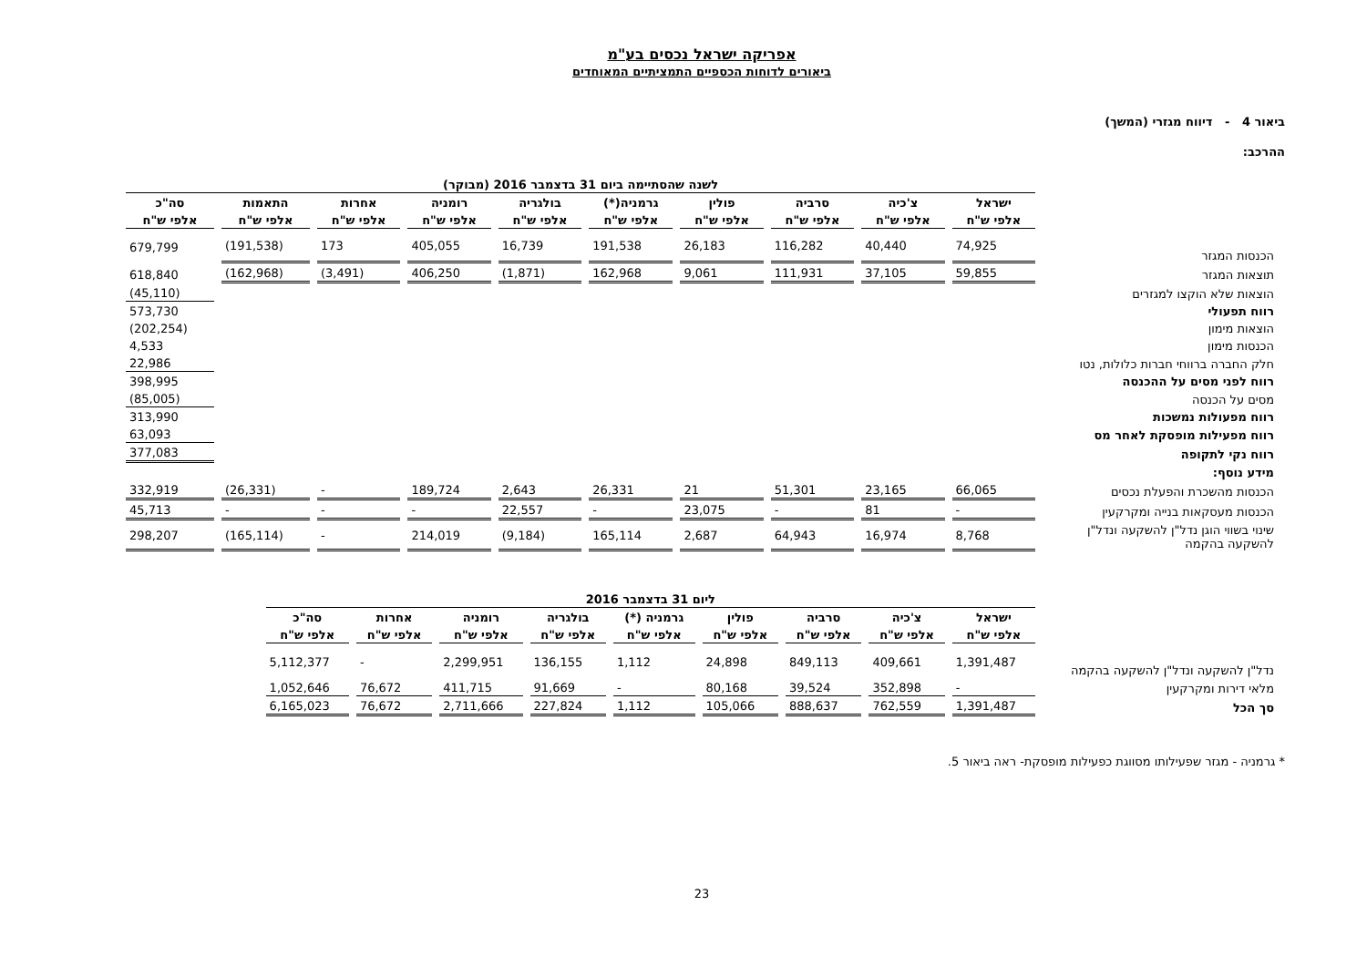אפריקה ישראל נכסים בע"מ
ביאורים לדוחות הכספיים התמציתיים המאוחדים
ביאור 4 - דיווח מגזרי (המשך)
ההרכב:
| | לשנה שהסתיימה ביום 31 בדצמבר 2016 (מבוקר) | | | | | | | | | |
| | ישראל | צ'כיה | סרביה | פולין | גרמניה(*) | בולגריה | רומניה | אחרות | התאמות | סה"כ |
| | אלפי ש"ח | אלפי ש"ח | אלפי ש"ח | אלפי ש"ח | אלפי ש"ח | אלפי ש"ח | אלפי ש"ח | אלפי ש"ח | אלפי ש"ח | אלפי ש"ח |
| הכנסות המגזר | 74,925 | 40,440 | 116,282 | 26,183 | 191,538 | 16,739 | 405,055 | 173 | (191,538) | 679,799 |
| תוצאות המגזר | 59,855 | 37,105 | 111,931 | 9,061 | 162,968 | (1,871) | 406,250 | (3,491) | (162,968) | 618,840 |
| הוצאות שלא הוקצו למגזרים | | | | | | | | | | (45,110) |
| רווח תפעולי | | | | | | | | | | 573,730 |
| הוצאות מימון | | | | | | | | | | (202,254) |
| הכנסות מימון | | | | | | | | | | 4,533 |
| חלק החברה ברווחי חברות כלולות, נטו | | | | | | | | | | 22,986 |
| רווח לפני מסים על ההכנסה | | | | | | | | | | 398,995 |
| מסים על הכנסה | | | | | | | | | | (85,005) |
| רווח מפעולות נמשכות | | | | | | | | | | 313,990 |
| רווח מפעילות מופסקת לאחר מס | | | | | | | | | | 63,093 |
| רווח נקי לתקופה | | | | | | | | | | 377,083 |
| מידע נוסף: | | | | | | | | | | |
| הכנסות מהשכרת והפעלת נכסים | 66,065 | 23,165 | 51,301 | 21 | 26,331 | 2,643 | 189,724 | - | (26,331) | 332,919 |
| הכנסות מעסקאות בנייה ומקרקעין | - | 81 | - | 23,075 | - | 22,557 | - | - | - | 45,713 |
| שינוי בשווי הוגן נדל"ן להשקעה ונדל"ן להשקעה בהקמה | 8,768 | 16,974 | 64,943 | 2,687 | 165,114 | (9,184) | 214,019 | - | (165,114) | 298,207 |
| | ליום 31 בדצמבר 2016 | | | | | | | | |
| | ישראל | צ'כיה | סרביה | פולין | גרמניה (*) | בולגריה | רומניה | אחרות | סה"כ |
| | אלפי ש"ח | אלפי ש"ח | אלפי ש"ח | אלפי ש"ח | אלפי ש"ח | אלפי ש"ח | אלפי ש"ח | אלפי ש"ח | אלפי ש"ח |
| נדל"ן להשקעה ונדל"ן להשקעה בהקמה | 1,391,487 | 409,661 | 849,113 | 24,898 | 1,112 | 136,155 | 2,299,951 | - | 5,112,377 |
| מלאי דירות ומקרקעין | - | 352,898 | 39,524 | 80,168 | - | 91,669 | 411,715 | 76,672 | 1,052,646 |
| סך הכל | 1,391,487 | 762,559 | 888,637 | 105,066 | 1,112 | 227,824 | 2,711,666 | 76,672 | 6,165,023 |
* גרמניה - מגזר שפעילותו מסווגת כפעילות מופסקת- ראה ביאור 5.
23